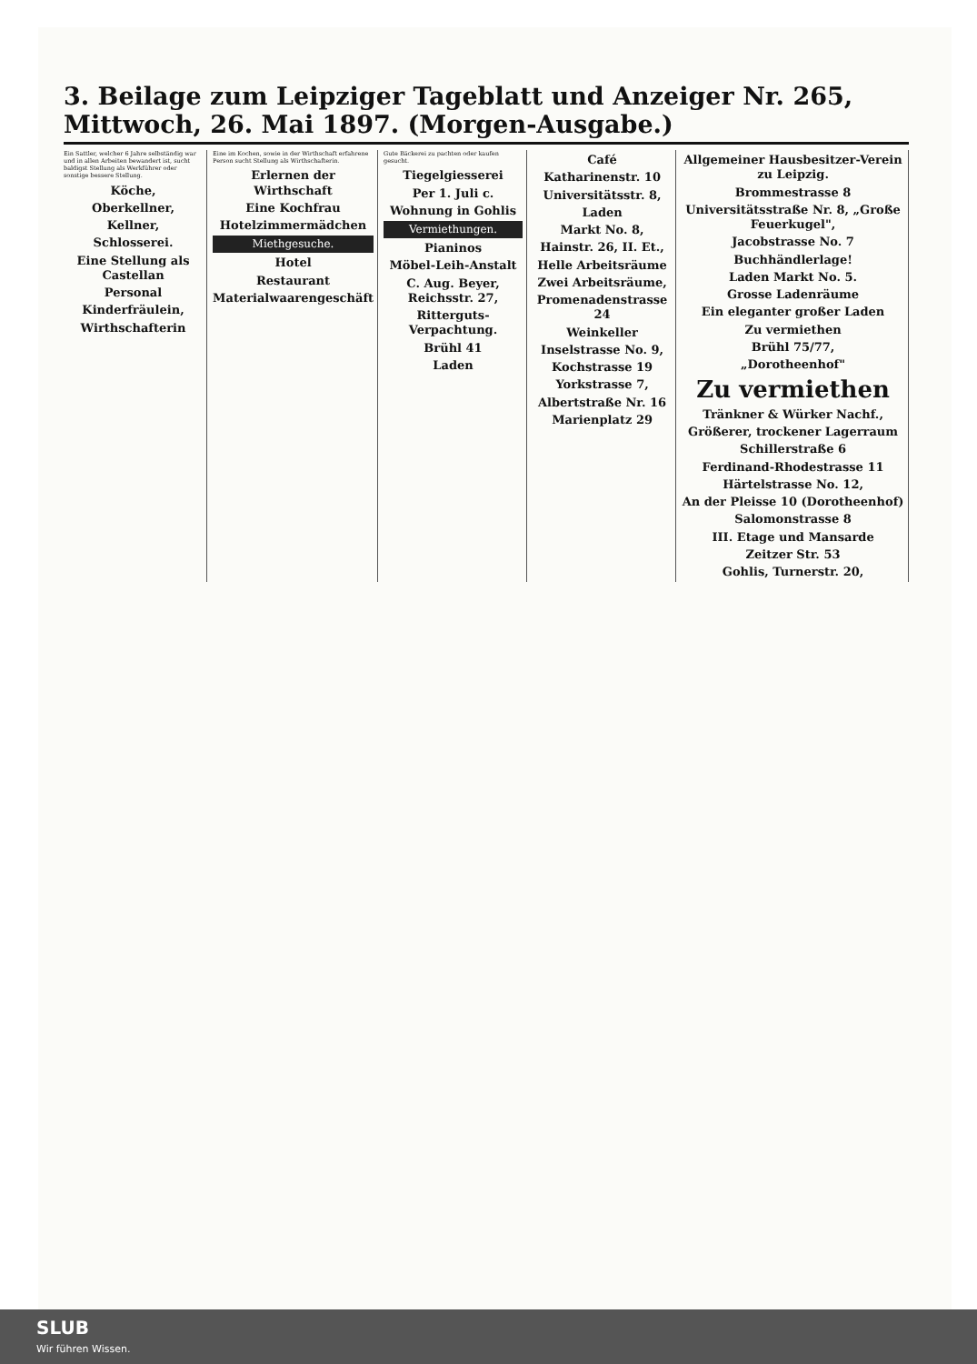3. Beilage zum Leipziger Tageblatt und Anzeiger Nr. 265, Mittwoch, 26. Mai 1897. (Morgen-Ausgabe.)
Ein Sattler, welcher 6 Jahre selbständig war und in allen Arbeiten bewandert ist, sucht baldigst Stellung als Werkführer oder sonstige bessere Stellung.
Köche,
Oberkellner,
Kellner,
Schlosserei.
Eine Stellung als Castellan
Personal
Kinderfräulein,
Wirthschafterin
Eine im Kochen, sowie in der Wirthschaft erfahrene Person sucht Stellung als Wirthschafterin.
Erlernen der Wirthschaft
Eine Kochfrau
Hotelzimmermädchen
Miethgesuche.
Hotel
Restaurant
Materialwaarengeschäft
Gute Bäckerei zu pachten oder kaufen gesucht.
Tiegelgiesserei
Per 1. Juli c.
Wohnung in Gohlis
Vermiethungen.
Pianinos
Möbel-Leih-Anstalt
C. Aug. Beyer, Reichsstr. 27,
Ritterguts-Verpachtung.
Brühl 41
Laden
Café
Katharinenstr. 10
Universitätsstr. 8,
Laden
Markt No. 8,
Hainstr. 26, II. Et.,
Helle Arbeitsräume
Zwei Arbeitsräume,
Promenadenstrasse 24
Weinkeller
Inselstrasse No. 9,
Kochstrasse 19
Yorkstrasse 7,
Albertstraße Nr. 16
Marienplatz 29
Allgemeiner Hausbesitzer-Verein zu Leipzig.
Brommestrasse 8
Universitätsstraße Nr. 8, „Große Feuerkugel",
Jacobstrasse No. 7
Buchhändlerlage!
Laden Markt No. 5.
Grosse Ladenräume
Ein eleganter großer Laden
Zu vermiethen
Brühl 75/77,
„Dorotheenhof"
Zu vermiethen
Tränkner & Würker Nachf.,
Größerer, trockener Lagerraum
Schillerstraße 6
Ferdinand-Rhodestrasse 11
Härtelstrasse No. 12,
An der Pleisse 10 (Dorotheenhof)
Salomonstrasse 8
III. Etage und Mansarde
Zeitzer Str. 53
Gohlis, Turnerstr. 20,
SLUB
Wir führen Wissen.